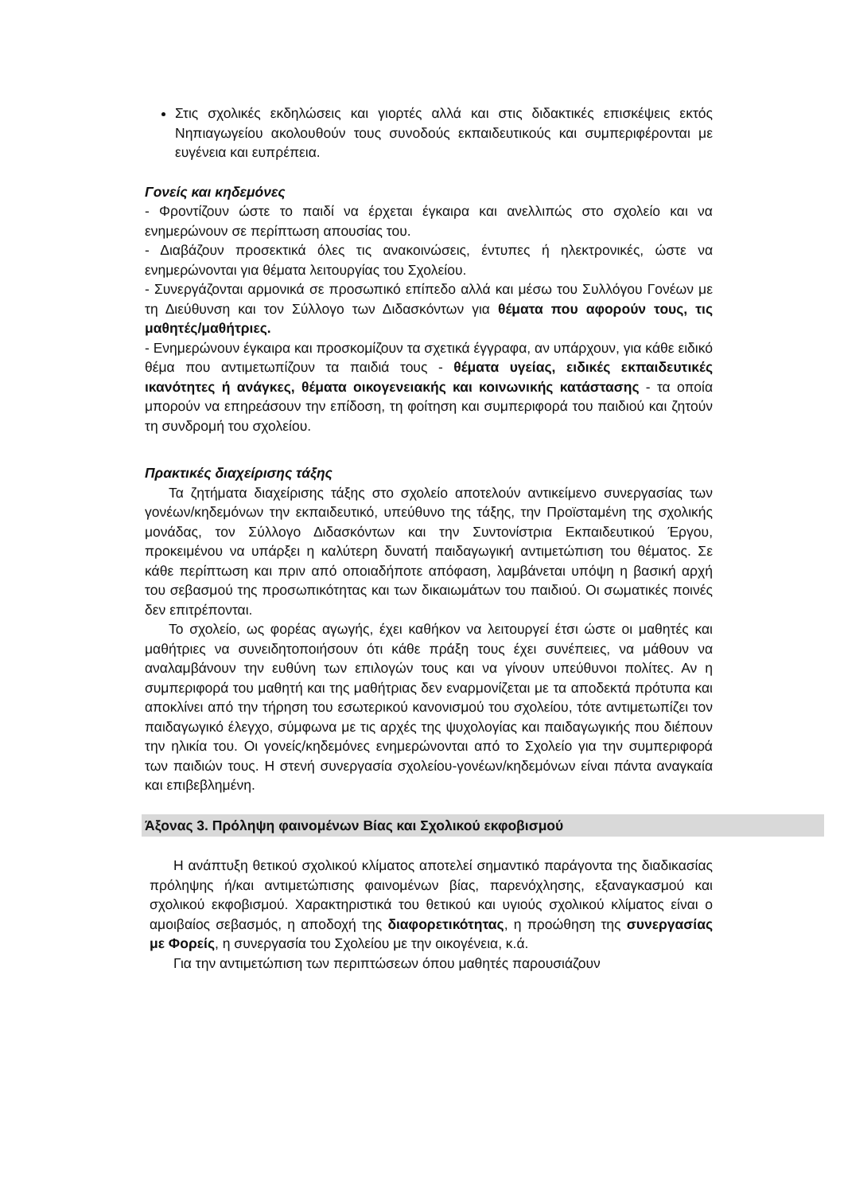Στις σχολικές εκδηλώσεις και γιορτές αλλά και στις διδακτικές επισκέψεις εκτός Νηπιαγωγείου ακολουθούν τους συνοδούς εκπαιδευτικούς και συμπεριφέρονται με ευγένεια και ευπρέπεια.
Γονείς και κηδεμόνες
- Φροντίζουν ώστε το παιδί να έρχεται έγκαιρα και ανελλιπώς στο σχολείο και να ενημερώνουν σε περίπτωση απουσίας του.
- Διαβάζουν προσεκτικά όλες τις ανακοινώσεις, έντυπες ή ηλεκτρονικές, ώστε να ενημερώνονται για θέματα λειτουργίας του Σχολείου.
- Συνεργάζονται αρμονικά σε προσωπικό επίπεδο αλλά και μέσω του Συλλόγου Γονέων με τη Διεύθυνση και τον Σύλλογο των Διδασκόντων για θέματα που αφορούν τους, τις μαθητές/μαθήτριες.
- Ενημερώνουν έγκαιρα και προσκομίζουν τα σχετικά έγγραφα, αν υπάρχουν, για κάθε ειδικό θέμα που αντιμετωπίζουν τα παιδιά τους - θέματα υγείας, ειδικές εκπαιδευτικές ικανότητες ή ανάγκες, θέματα οικογενειακής και κοινωνικής κατάστασης - τα οποία μπορούν να επηρεάσουν την επίδοση, τη φοίτηση και συμπεριφορά του παιδιού και ζητούν τη συνδρομή του σχολείου.
Πρακτικές διαχείρισης τάξης
Τα ζητήματα διαχείρισης τάξης στο σχολείο αποτελούν αντικείμενο συνεργασίας των γονέων/κηδεμόνων την εκπαιδευτικό, υπεύθυνο της τάξης, την Προϊσταμένη της σχολικής μονάδας, τον Σύλλογο Διδασκόντων και την Συντονίστρια Εκπαιδευτικού Έργου, προκειμένου να υπάρξει η καλύτερη δυνατή παιδαγωγική αντιμετώπιση του θέματος. Σε κάθε περίπτωση και πριν από οποιαδήποτε απόφαση, λαμβάνεται υπόψη η βασική αρχή του σεβασμού της προσωπικότητας και των δικαιωμάτων του παιδιού. Οι σωματικές ποινές δεν επιτρέπονται.
Το σχολείο, ως φορέας αγωγής, έχει καθήκον να λειτουργεί έτσι ώστε οι μαθητές και μαθήτριες να συνειδητοποιήσουν ότι κάθε πράξη τους έχει συνέπειες, να μάθουν να αναλαμβάνουν την ευθύνη των επιλογών τους και να γίνουν υπεύθυνοι πολίτες. Αν η συμπεριφορά του μαθητή και της μαθήτριας δεν εναρμονίζεται με τα αποδεκτά πρότυπα και αποκλίνει από την τήρηση του εσωτερικού κανονισμού του σχολείου, τότε αντιμετωπίζει τον παιδαγωγικό έλεγχο, σύμφωνα με τις αρχές της ψυχολογίας και παιδαγωγικής που διέπουν την ηλικία του. Οι γονείς/κηδεμόνες ενημερώνονται από το Σχολείο για την συμπεριφορά των παιδιών τους. Η στενή συνεργασία σχολείου-γονέων/κηδεμόνων είναι πάντα αναγκαία και επιβεβλημένη.
Άξονας 3. Πρόληψη φαινομένων Βίας και Σχολικού εκφοβισμού
Η ανάπτυξη θετικού σχολικού κλίματος αποτελεί σημαντικό παράγοντα της διαδικασίας πρόληψης ή/και αντιμετώπισης φαινομένων βίας, παρενόχλησης, εξαναγκασμού και σχολικού εκφοβισμού. Χαρακτηριστικά του θετικού και υγιούς σχολικού κλίματος είναι ο αμοιβαίος σεβασμός, η αποδοχή της διαφορετικότητας, η προώθηση της συνεργασίας με Φορείς, η συνεργασία του Σχολείου με την οικογένεια, κ.ά.
Για την αντιμετώπιση των περιπτώσεων όπου μαθητές παρουσιάζουν